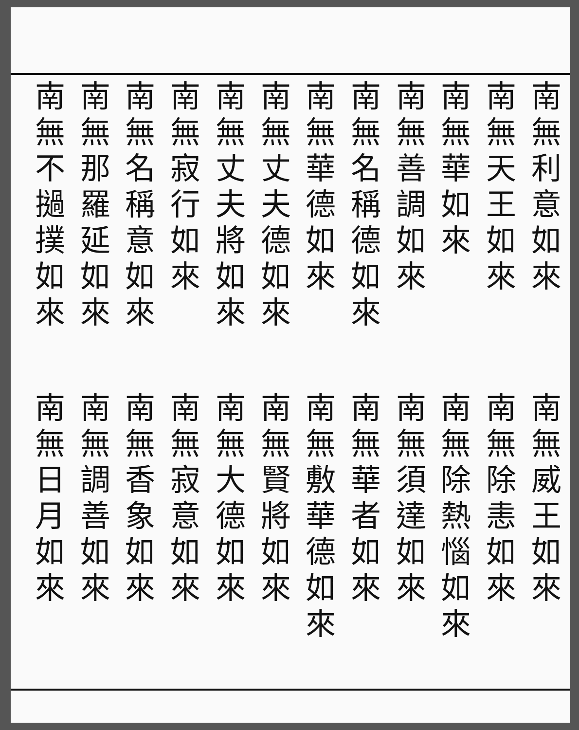南無利意如來
南無天王如來
南無華如來
南無善調如來
南無名稱德如來
南無華德如來
南無丈夫德如來
南無丈夫將如來
南無寂行如來
南無名稱意如來
南無那羅延如來
南無不撾撲如來
南無威王如來
南無除恚如來
南無除熱惱如來
南無須達如來
南無華者如來
南無敷華德如來
南無賢將如來
南無大德如來
南無寂意如來
南無香象如來
南無調善如來
南無日月如來